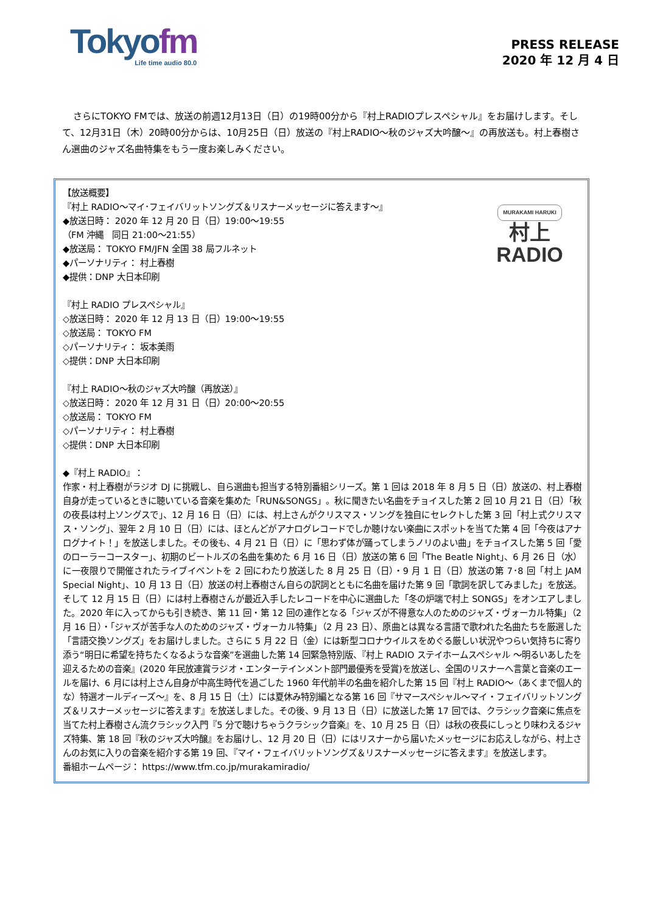Tokyofm
Life time audio 80.0
PRESS RELEASE
2020 年 12 月 4 日
さらにTOKYO FMでは、放送の前週12月13日（日）の19時00分から『村上RADIOプレスペシャル』をお届けします。そして、12月31日（木）20時00分からは、10月25日（日）放送の『村上RADIO～秋のジャズ大吟醸～』の再放送も。村上春樹さん選曲のジャズ名曲特集をもう一度お楽しみください。
MURAKAMI HARUKI
村上
RADIO
【放送概要】
『村上 RADIO～マイ･フェイバリットソングズ＆リスナーメッセージに答えます～』
◆放送日時： 2020 年 12 月 20 日（日）19:00～19:55
（FM 沖縄　同日 21:00～21:55）
◆放送局： TOKYO FM/JFN 全国 38 局フルネット
◆パーソナリティ： 村上春樹
◆提供：DNP 大日本印刷
『村上 RADIO プレスペシャル』
◇放送日時： 2020 年 12 月 13 日（日）19:00～19:55
◇放送局： TOKYO FM
◇パーソナリティ： 坂本美雨
◇提供：DNP 大日本印刷
『村上 RADIO～秋のジャズ大吟醸（再放送）』
◇放送日時： 2020 年 12 月 31 日（日）20:00～20:55
◇放送局： TOKYO FM
◇パーソナリティ： 村上春樹
◇提供：DNP 大日本印刷
◆『村上 RADIO』：
作家・村上春樹がラジオ DJ に挑戦し、自ら選曲も担当する特別番組シリーズ。第 1 回は 2018 年 8 月 5 日（日）放送の、村上春樹自身が走っているときに聴いている音楽を集めた「RUN&SONGS」。秋に聞きたい名曲をチョイスした第 2 回 10 月 21 日（日）「秋の夜長は村上ソングスで」、12 月 16 日（日）には、村上さんがクリスマス・ソングを独自にセレクトした第 3 回「村上式クリスマス・ソング」、翌年 2 月 10 日（日）には、ほとんどがアナログレコードでしか聴けない楽曲にスポットを当てた第 4 回「今夜はアナログナイト！」を放送しました。その後も、4 月 21 日（日）に「思わず体が踊ってしまうノリのよい曲」をチョイスした第 5 回「愛のローラーコースター」、初期のビートルズの名曲を集めた 6 月 16 日（日）放送の第 6 回「The Beatle Night」、6 月 26 日（水）に一夜限りで開催されたライブイベントを 2 回にわたり放送した 8 月 25 日（日）・9 月 1 日（日）放送の第 7･8 回「村上 JAM Special Night」、10 月 13 日（日）放送の村上春樹さん自らの訳詞とともに名曲を届けた第 9 回「歌詞を訳してみました」を放送。そして 12 月 15 日（日）には村上春樹さんが最近入手したレコードを中心に選曲した「冬の炉端で村上 SONGS」をオンエアしました。2020 年に入ってからも引き続き、第 11 回・第 12 回の連作となる「ジャズが不得意な人のためのジャズ・ヴォーカル特集」（2 月 16 日）・「ジャズが苦手な人のためのジャズ・ヴォーカル特集」（2 月 23 日）、原曲とは異なる言語で歌われた名曲たちを厳選した「言語交換ソングズ」をお届けしました。さらに 5 月 22 日（金）には新型コロナウイルスをめぐる厳しい状況やつらい気持ちに寄り添う“明日に希望を持ちたくなるような音楽”を選曲した第 14 回緊急特別版、『村上 RADIO ステイホームスペシャル ～明るいあしたを迎えるための音楽』(2020 年民放連賞ラジオ・エンターテインメント部門最優秀を受賞)を放送し、全国のリスナーへ言葉と音楽のエールを届け、6 月には村上さん自身が中高生時代を過ごした 1960 年代前半の名曲を紹介した第 15 回『村上 RADIO～（あくまで個人的な）特選オールディーズ～』を、8 月 15 日（土）には夏休み特別編となる第 16 回『サマースペシャル～マイ・フェイバリットソングズ＆リスナーメッセージに答えます』を放送しました。その後、9 月 13 日（日）に放送した第 17 回では、クラシック音楽に焦点を当てた村上春樹さん流クラシック入門『5 分で聴けちゃうクラシック音楽』を、10 月 25 日（日）は秋の夜長にしっとり味わえるジャズ特集、第 18 回『秋のジャズ大吟醸』をお届けし、12 月 20 日（日）にはリスナーから届いたメッセージにお応えしながら、村上さんのお気に入りの音楽を紹介する第 19 回、『マイ・フェイバリットソングズ＆リスナーメッセージに答えます』を放送します。
番組ホームページ： https://www.tfm.co.jp/murakamiradio/